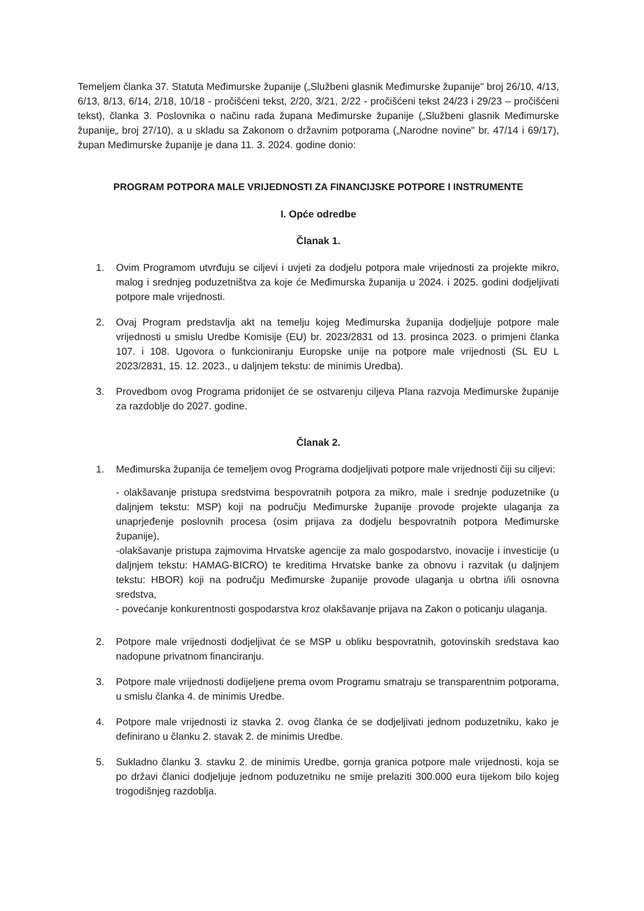Temeljem članka 37. Statuta Međimurske županije („Službeni glasnik Međimurske županije" broj 26/10, 4/13, 6/13, 8/13, 6/14, 2/18, 10/18 - pročišćeni tekst, 2/20, 3/21, 2/22 - pročišćeni tekst 24/23 i 29/23 – pročišćeni tekst), članka 3. Poslovnika o načinu rada župana Međimurske županije („Službeni glasnik Međimurske županije„ broj 27/10), a u skladu sa Zakonom o državnim potporama („Narodne novine" br. 47/14 i 69/17), župan Međimurske županije je dana 11. 3. 2024. godine donio:
PROGRAM POTPORA MALE VRIJEDNOSTI ZA FINANCIJSKE POTPORE I INSTRUMENTE
I. Opće odredbe
Članak 1.
1. Ovim Programom utvrđuju se ciljevi i uvjeti za dodjelu potpora male vrijednosti za projekte mikro, malog i srednjeg poduzetništva za koje će Međimurska županija u 2024. i 2025. godini dodjeljivati potpore male vrijednosti.
2. Ovaj Program predstavlja akt na temelju kojeg Međimurska županija dodjeljuje potpore male vrijednosti u smislu Uredbe Komisije (EU) br. 2023/2831 od 13. prosinca 2023. o primjeni članka 107. i 108. Ugovora o funkcioniranju Europske unije na potpore male vrijednosti (SL EU L 2023/2831, 15. 12. 2023., u daljnjem tekstu: de minimis Uredba).
3. Provedbom ovog Programa pridonijet će se ostvarenju ciljeva Plana razvoja Međimurske županije za razdoblje do 2027. godine.
Članak 2.
1. Međimurska županija će temeljem ovog Programa dodjeljivati potpore male vrijednosti čiji su ciljevi:
- olakšavanje pristupa sredstvima bespovratnih potpora za mikro, male i srednje poduzetnike (u daljnjem tekstu: MSP) koji na području Međimurske županije provode projekte ulaganja za unaprjeđenje poslovnih procesa (osim prijava za dodjelu bespovratnih potpora Međimurske županije),
-olakšavanje pristupa zajmovima Hrvatske agencije za malo gospodarstvo, inovacije i investicije (u daljnjem tekstu: HAMAG-BICRO) te kreditima Hrvatske banke za obnovu i razvitak (u daljnjem tekstu: HBOR) koji na području Međimurske županije provode ulaganja u obrtna i/ili osnovna sredstva,
- povećanje konkurentnosti gospodarstva kroz olakšavanje prijava na Zakon o poticanju ulaganja.
2. Potpore male vrijednosti dodjeljivat će se MSP u obliku bespovratnih, gotovinskih sredstava kao nadopune privatnom financiranju.
3. Potpore male vrijednosti dodijeljene prema ovom Programu smatraju se transparentnim potporama, u smislu članka 4. de minimis Uredbe.
4. Potpore male vrijednosti iz stavka 2. ovog članka će se dodjeljivati jednom poduzetniku, kako je definirano u članku 2. stavak 2. de minimis Uredbe.
5. Sukladno članku 3. stavku 2. de minimis Uredbe, gornja granica potpore male vrijednosti, koja se po državi članici dodjeljuje jednom poduzetniku ne smije prelaziti 300.000 eura tijekom bilo kojeg trogodišnjeg razdoblja.